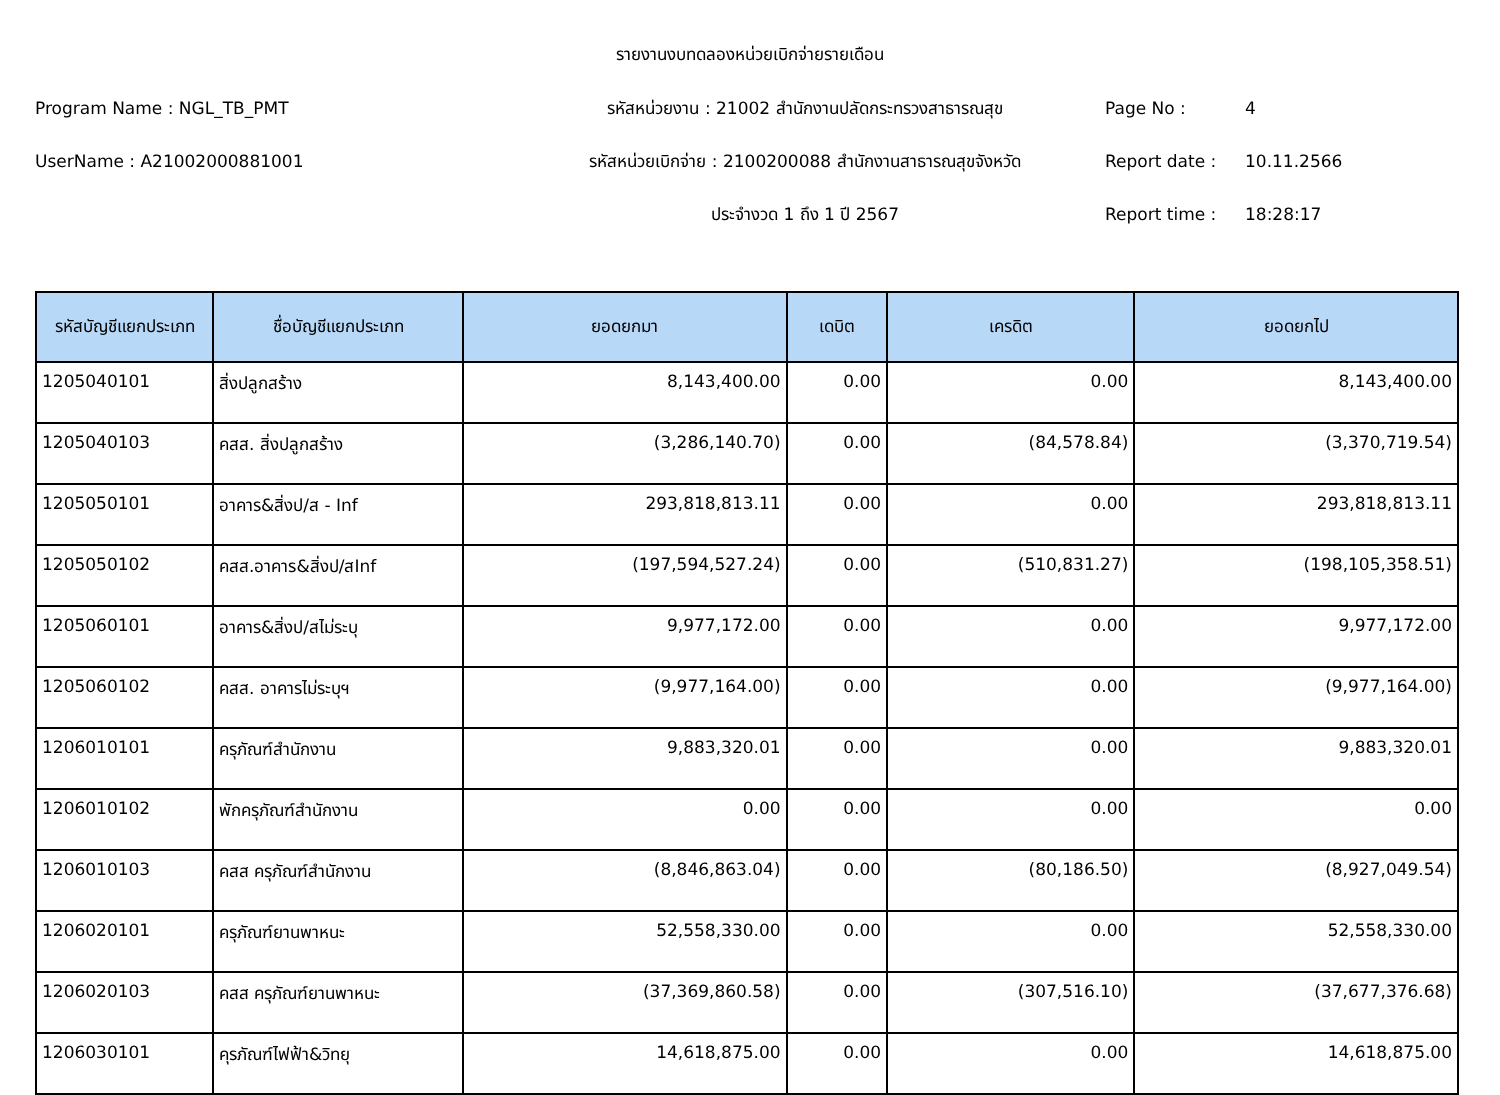รายงานงบทดลองหน่วยเบิกจ่ายรายเดือน
Program Name : NGL_TB_PMT
รหัสหน่วยงาน : 21002 สำนักงานปลัดกระทรวงสาธารณสุข
Page No :
4
UserName : A21002000881001
รหัสหน่วยเบิกจ่าย : 2100200088 สำนักงานสาธารณสุขจังหวัด
Report date :
10.11.2566
ประจำงวด 1 ถึง 1 ปี 2567
Report time :
18:28:17
| รหัสบัญชีแยกประเภท | ชื่อบัญชีแยกประเภท | ยอดยกมา | เดบิต | เครดิต | ยอดยกไป |
| --- | --- | --- | --- | --- | --- |
| 1205040101 | สิ่งปลูกสร้าง | 8,143,400.00 | 0.00 | 0.00 | 8,143,400.00 |
| 1205040103 | คสส. สิ่งปลูกสร้าง | (3,286,140.70) | 0.00 | (84,578.84) | (3,370,719.54) |
| 1205050101 | อาคาร&สิ่งป/ส - Inf | 293,818,813.11 | 0.00 | 0.00 | 293,818,813.11 |
| 1205050102 | คสส.อาคาร&สิ่งป/สInf | (197,594,527.24) | 0.00 | (510,831.27) | (198,105,358.51) |
| 1205060101 | อาคาร&สิ่งป/สไม่ระบุ | 9,977,172.00 | 0.00 | 0.00 | 9,977,172.00 |
| 1205060102 | คสส. อาคารไม่ระบุฯ | (9,977,164.00) | 0.00 | 0.00 | (9,977,164.00) |
| 1206010101 | ครุภัณฑ์สำนักงาน | 9,883,320.01 | 0.00 | 0.00 | 9,883,320.01 |
| 1206010102 | พักครุภัณฑ์สำนักงาน | 0.00 | 0.00 | 0.00 | 0.00 |
| 1206010103 | คสส ครุภัณฑ์สำนักงาน | (8,846,863.04) | 0.00 | (80,186.50) | (8,927,049.54) |
| 1206020101 | ครุภัณฑ์ยานพาหนะ | 52,558,330.00 | 0.00 | 0.00 | 52,558,330.00 |
| 1206020103 | คสส ครุภัณฑ์ยานพาหนะ | (37,369,860.58) | 0.00 | (307,516.10) | (37,677,376.68) |
| 1206030101 | คุรภัณฑ์ไฟฟ้า&วิทยุ | 14,618,875.00 | 0.00 | 0.00 | 14,618,875.00 |